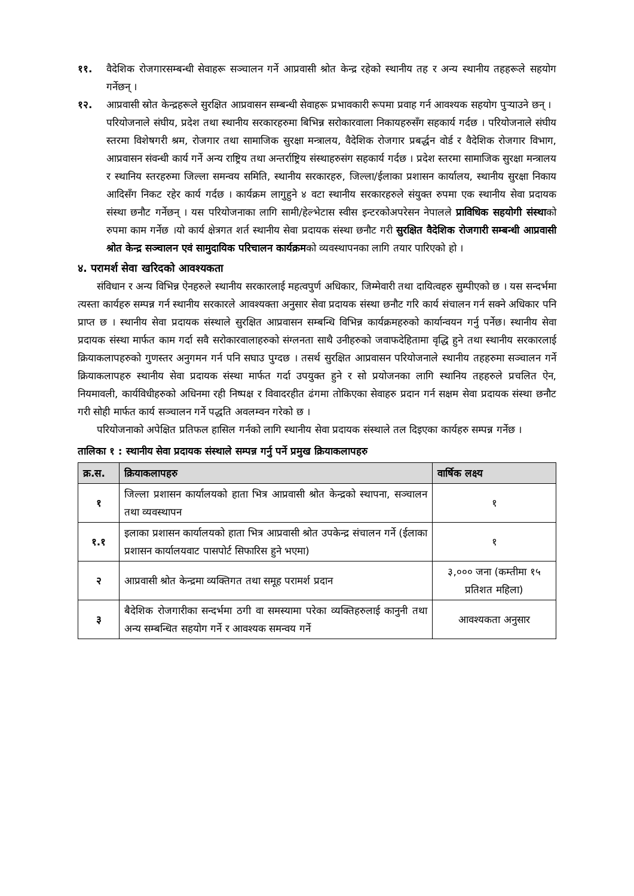११. वैदेशिक रोजगारसम्बन्धी सेवाहरू सञ्चालन गर्ने आप्रवासी श्रोत केन्द्र रहेको स्थानीय तह र अन्य स्थानीय तहहरूले सहयोग गर्नेछन् ।
१२. आप्रवासी स्रोत केन्द्रहरूले सुरक्षित आप्रवासन सम्बन्धी सेवाहरू प्रभावकारी रूपमा प्रवाह गर्न आवश्यक सहयोग पुऱ्याउने छन् ।
परियोजनाले संघीय, प्रदेश तथा स्थानीय सरकारहरुमा बिभिन्न सरोकारवाला निकायहरुसँग सहकार्य गर्दछ । परियोजनाले संघीय स्तरमा विशेषगरी श्रम, रोजगार तथा सामाजिक सुरक्षा मन्त्रालय, वैदेशिक रोजगार प्रबर्द्धन वोर्ड र वैदेशिक रोजगार विभाग, आप्रवासन संवन्धी कार्य गर्ने अन्य राष्ट्रिय तथा अन्तर्राष्ट्रिय संस्थाहरुसंग सहकार्य गर्दछ । प्रदेश स्तरमा सामाजिक सुरक्षा मन्त्रालय र स्थानिय स्तरहरुमा जिल्ला समन्वय समिति, स्थानीय सरकारहरु, जिल्ला/ईलाका प्रशासन कार्यालय, स्थानीय सुरक्षा निकाय आदिसँग निकट रहेर कार्य गर्दछ । कार्यक्रम लागुहुने ४ वटा स्थानीय सरकारहरुले संयुक्त रुपमा एक स्थानीय सेवा प्रदायक संस्था छनौट गर्नेछन् । यस परियोजनाका लागि सामी/हेल्भेटास स्वीस इन्टरकोअपरेसन नेपालले प्राविधिक सहयोगी संस्थाको रुपमा काम गर्नेछ ।यो कार्य क्षेत्रगत शर्त स्थानीय सेवा प्रदायक संस्था छनौट गरी सुरक्षित वैदेशिक रोजगारी सम्बन्धी आप्रवासी श्रोत केन्द्र सञ्चालन एवं सामुदायिक परिचालन कार्यक्रमको व्यवस्थापनका लागि तयार पारिएको हो ।
४. परामर्श सेवा खरिदको आवश्यकता
संविधान र अन्य विभिन्न ऐनहरुले स्थानीय सरकारलाई महत्वपुर्ण अधिकार, जिम्मेवारी तथा दायित्वहरु सुम्पीएको छ । यस सन्दर्भमा त्यस्ता कार्यहरु सम्पन्न गर्न स्थानीय सरकारले आवश्यक्ता अनुसार सेवा प्रदायक संस्था छनौट गरि कार्य संचालन गर्न सक्ने अधिकार पनि प्राप्त छ । स्थानीय सेवा प्रदायक संस्थाले सुरक्षित आप्रवासन सम्बन्धि विभिन्न कार्यक्रमहरुको कार्यान्वयन गर्नु पर्नेछ। स्थानीय सेवा प्रदायक संस्था मार्फत काम गर्दा सवै सरोकारवालाहरुको संग्लनता साथै उनीहरुको जवाफदेहितामा वृद्धि हुने तथा स्थानीय सरकारलाई क्रियाकलापहरुको गुणस्तर अनुगमन गर्न पनि सघाउ पुग्दछ । तसर्थ सुरक्षित आप्रवासन परियोजनाले स्थानीय तहहरुमा सञ्चालन गर्ने क्रियाकलापहरु स्थानीय सेवा प्रदायक संस्था मार्फत गर्दा उपयुक्त हुने र सो प्रयोजनका लागि स्थानिय तहहरुले प्रचलित ऐन, नियमावली, कार्यविधीहरुको अधिनमा रही निष्पक्ष र विवादरहीत ढंगमा तोकिएका सेवाहरु प्रदान गर्न सक्षम सेवा प्रदायक संस्था छनौट गरी सोही मार्फत कार्य सञ्चालन गर्ने पद्धति अवलम्वन गरेको छ ।
परियोजनाको अपेक्षित प्रतिफल हासिल गर्नको लागि स्थानीय सेवा प्रदायक संस्थाले तल दिइएका कार्यहरु सम्पन्न गर्नेछ ।
तालिका १ : स्थानीय सेवा प्रदायक संस्थाले सम्पन्न गर्नु पर्ने प्रमुख क्रियाकलापहरु
| क्र.स. | क्रियाकलापहरु | वार्षिक लक्ष्य |
| --- | --- | --- |
| १ | जिल्ला प्रशासन कार्यालयको हाता भित्र आप्रवासी श्रोत केन्द्रको स्थापना, सञ्चालन तथा व्यवस्थापन | १ |
| १.१ | इलाका प्रशासन कार्यालयको हाता भित्र आप्रवासी श्रोत उपकेन्द्र संचालन गर्ने (ईलाका प्रशासन कार्यालयवाट पासपोर्ट सिफारिस हुने भएमा) | १ |
| २ | आप्रवासी श्रोत केन्द्रमा व्यक्तिगत तथा समूह परामर्श प्रदान | ३,००० जना (कम्तीमा १५ प्रतिशत महिला) |
| ३ | बैदेशिक रोजगारीका सन्दर्भमा ठगी वा समस्यामा परेका व्यक्तिहरुलाई कानुनी तथा अन्य सम्बन्धित सहयोग गर्ने र आवश्यक समन्वय गर्ने | आवश्यकता अनुसार |